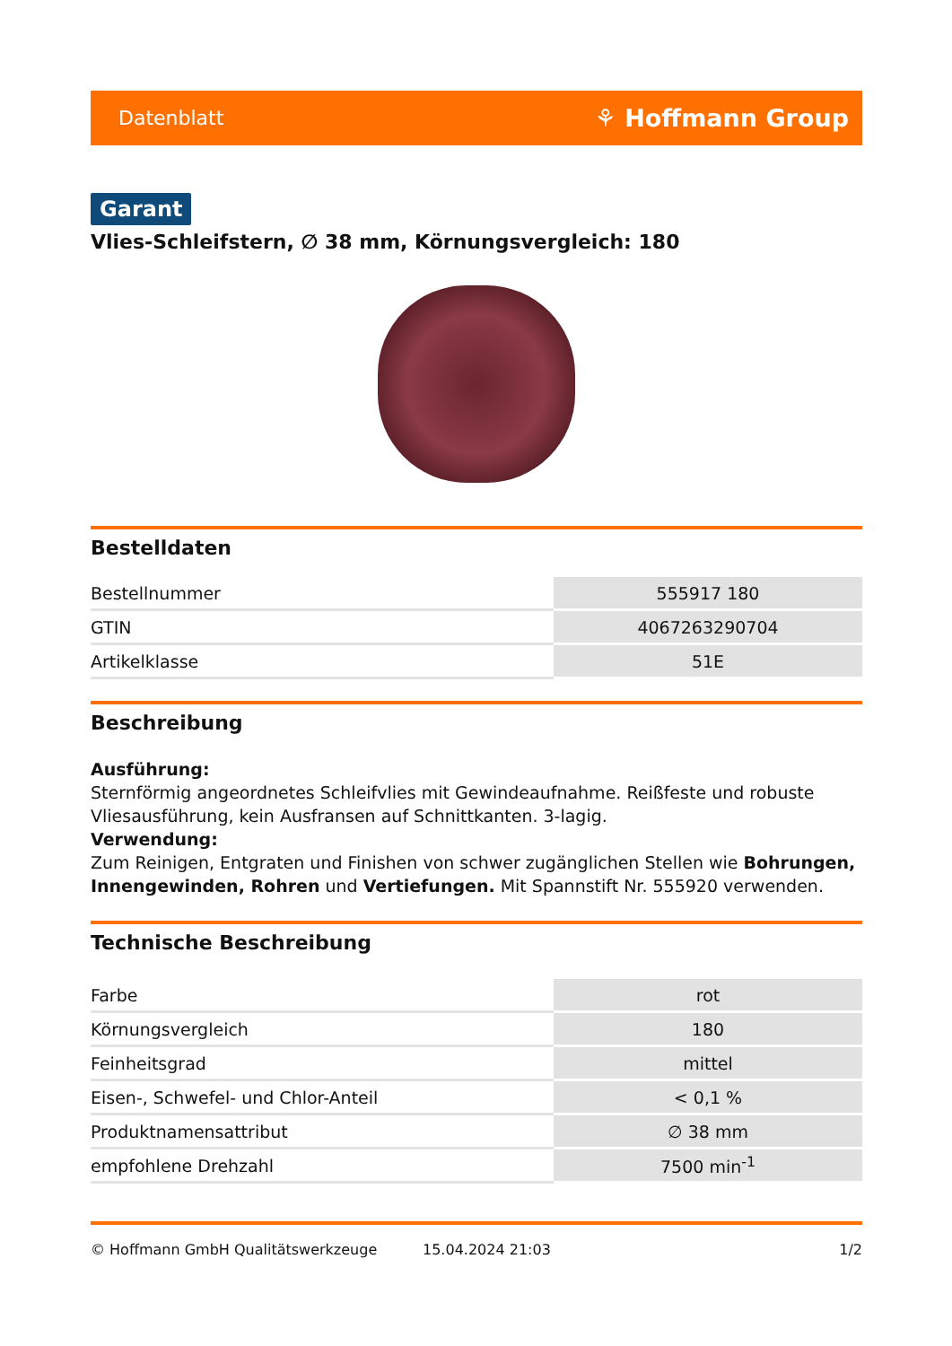Datenblatt ⚘ Hoffmann Group
Garant
Vlies-Schleifstern, ∅ 38 mm, Körnungsvergleich: 180
Bestelldaten
| Bestellnummer | 555917 180 |
| GTIN | 4067263290704 |
| Artikelklasse | 51E |
Beschreibung
Ausführung:
Sternförmig angeordnetes Schleifvlies mit Gewindeaufnahme. Reißfeste und robuste Vliesausführung, kein Ausfransen auf Schnittkanten. 3-lagig.
Verwendung:
Zum Reinigen, Entgraten und Finishen von schwer zugänglichen Stellen wie Bohrungen, Innengewinden, Rohren und Vertiefungen. Mit Spannstift Nr. 555920 verwenden.
Technische Beschreibung
| Farbe | rot |
| Körnungsvergleich | 180 |
| Feinheitsgrad | mittel |
| Eisen-, Schwefel- und Chlor-Anteil | < 0,1 % |
| Produktnamensattribut | ∅ 38 mm |
| empfohlene Drehzahl | 7500 min<sup>-1</sup> |
© Hoffmann GmbH Qualitätswerkzeuge 15.04.2024 21:03 1/2